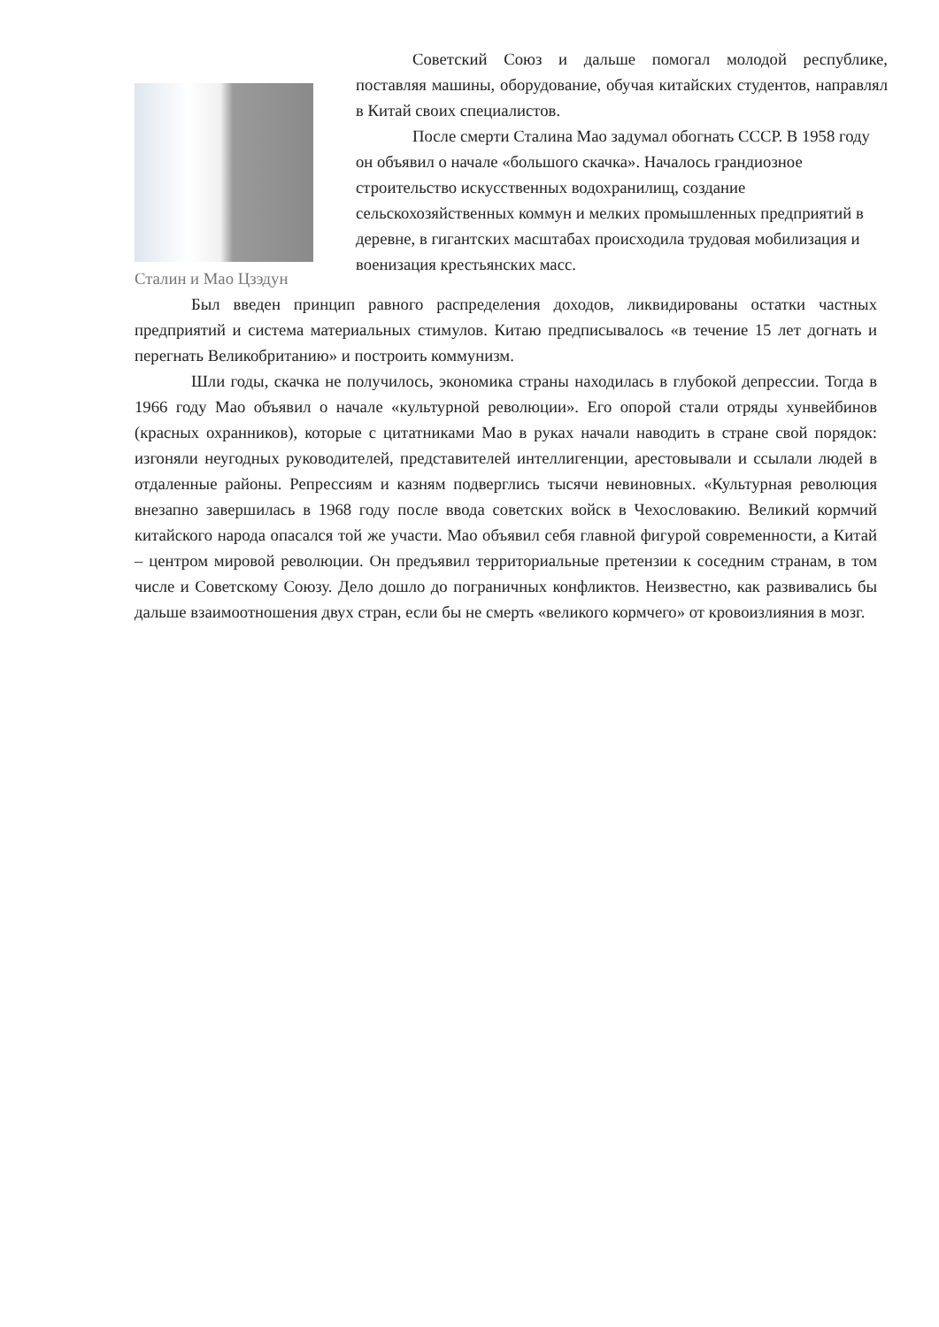Сталин и Мао Цзэдун
Советский Союз и дальше помогал молодой республике, поставляя машины, оборудование, обучая китайских студентов, направлял в Китай своих специалистов.
После смерти Сталина Мао задумал обогнать СССР. В 1958 году он объявил о начале «большого скачка». Началось грандиозное строительство искусственных водохранилищ, создание сельскохозяйственных коммун и мелких промышленных предприятий в деревне, в гигантских масштабах происходила трудовая мобилизация и военизация крестьянских масс.
Был введен принцип равного распределения доходов, ликвидированы остатки частных предприятий и система материальных стимулов. Китаю предписывалось «в течение 15 лет догнать и перегнать Великобританию» и построить коммунизм.
Шли годы, скачка не получилось, экономика страны находилась в глубокой депрессии. Тогда в 1966 году Мао объявил о начале «культурной революции». Его опорой стали отряды хунвейбинов (красных охранников), которые с цитатниками Мао в руках начали наводить в стране свой порядок: изгоняли неугодных руководителей, представителей интеллигенции, арестовывали и ссылали людей в отдаленные районы. Репрессиям и казням подверглись тысячи невиновных. «Культурная революция внезапно завершилась в 1968 году после ввода советских войск в Чехословакию. Великий кормчий китайского народа опасался той же участи. Мао объявил себя главной фигурой современности, а Китай – центром мировой революции. Он предъявил территориальные претензии к соседним странам, в том числе и Советскому Союзу. Дело дошло до пограничных конфликтов. Неизвестно, как развивались бы дальше взаимоотношения двух стран, если бы не смерть «великого кормчего» от кровоизлияния в мозг.